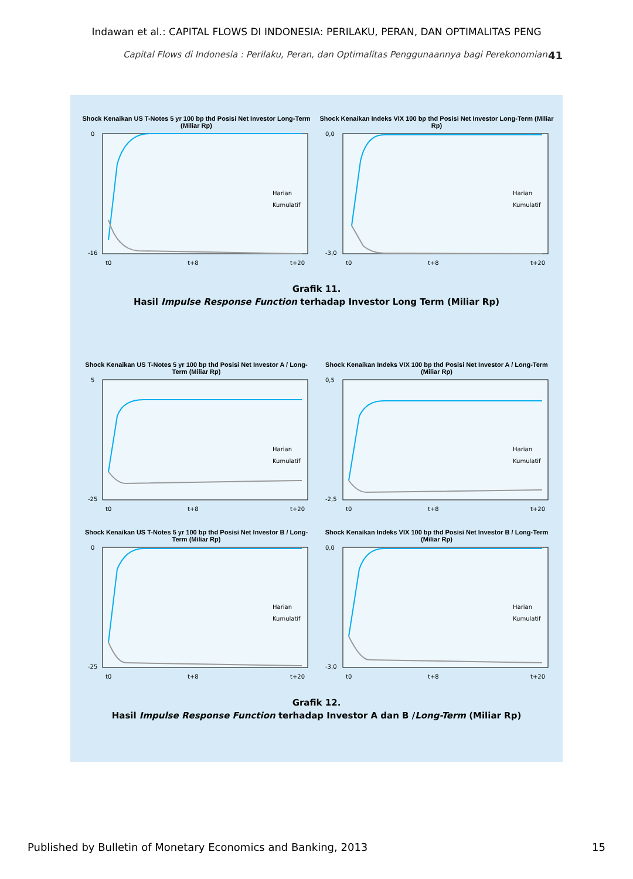Indawan et al.: CAPITAL FLOWS DI INDONESIA: PERILAKU, PERAN, DAN OPTIMALITAS PENG
Capital Flows di Indonesia : Perilaku, Peran, dan Optimalitas Penggunaannya bagi Perekonomian 41
Shock Kenaikan US T-Notes 5 yr 100 bp thd Posisi Net Investor Long-Term (Miliar Rp)
Harian
Kumulatif
0
-16
t0
t+8
t+20
Shock Kenaikan Indeks VIX 100 bp thd Posisi Net Investor Long-Term (Miliar Rp)
Harian
Kumulatif
0,0
-3,0
t0
t+8
t+20
Grafik 11.
Hasil Impulse Response Function terhadap Investor Long Term (Miliar Rp)
Shock Kenaikan US T-Notes 5 yr 100 bp thd Posisi Net Investor A / Long-Term (Miliar Rp)
Harian
Kumulatif
5
-25
t0
t+8
t+20
Shock Kenaikan Indeks VIX 100 bp thd Posisi Net Investor A / Long-Term (Miliar Rp)
Harian
Kumulatif
0,5
-2,5
t0
t+8
t+20
Shock Kenaikan US T-Notes 5 yr 100 bp thd Posisi Net Investor B / Long-Term (Miliar Rp)
Harian
Kumulatif
0
-25
t0
t+8
t+20
Shock Kenaikan Indeks VIX 100 bp thd Posisi Net Investor B / Long-Term (Miliar Rp)
Harian
Kumulatif
0,0
-3,0
t0
t+8
t+20
Grafik 12.
Hasil Impulse Response Function terhadap Investor A dan B /Long-Term (Miliar Rp)
Published by Bulletin of Monetary Economics and Banking, 2013 15